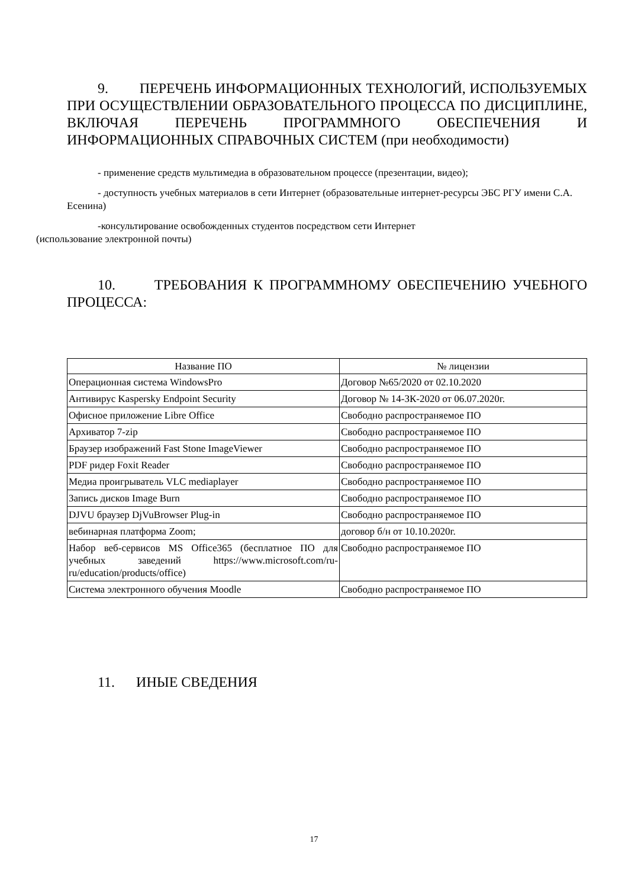9. ПЕРЕЧЕНЬ ИНФОРМАЦИОННЫХ ТЕХНОЛОГИЙ, ИСПОЛЬЗУЕМЫХ ПРИ ОСУЩЕСТВЛЕНИИ ОБРАЗОВАТЕЛЬНОГО ПРОЦЕССА ПО ДИСЦИПЛИНЕ, ВКЛЮЧАЯ ПЕРЕЧЕНЬ ПРОГРАММНОГО ОБЕСПЕЧЕНИЯ И ИНФОРМАЦИОННЫХ СПРАВОЧНЫХ СИСТЕМ (при необходимости)
- применение средств мультимедиа в образовательном процессе (презентации, видео);
- доступность учебных материалов в сети Интернет (образовательные интернет-ресурсы ЭБС РГУ имени С.А. Есенина)
-консультирование освобожденных студентов посредством сети Интернет
(использование электронной почты)
10. ТРЕБОВАНИЯ К ПРОГРАММНОМУ ОБЕСПЕЧЕНИЮ УЧЕБНОГО ПРОЦЕССА:
| Название ПО | № лицензии |
| --- | --- |
| Операционная система WindowsPro | Договор №65/2020 от 02.10.2020 |
| Антивирус Kaspersky Endpoint Security | Договор № 14-ЗК-2020 от 06.07.2020г. |
| Офисное приложение Libre Office | Свободно распространяемое ПО |
| Архиватор 7-zip | Свободно распространяемое ПО |
| Браузер изображений Fast Stone ImageViewer | Свободно распространяемое ПО |
| PDF ридер Foxit Reader | Свободно распространяемое ПО |
| Медиа проигрыватель VLC mediaplayer | Свободно распространяемое ПО |
| Запись дисков Image Burn | Свободно распространяемое ПО |
| DJVU браузер DjVuBrowser Plug-in | Свободно распространяемое ПО |
| вебинарная платформа Zoom; | договор б/н от 10.10.2020г. |
| Набор веб-сервисов MS Office365 (бесплатное ПО для учебных заведений https://www.microsoft.com/ru-ru/education/products/office) | Свободно распространяемое ПО |
| Система электронного обучения Moodle | Свободно распространяемое ПО |
11. ИНЫЕ СВЕДЕНИЯ
17